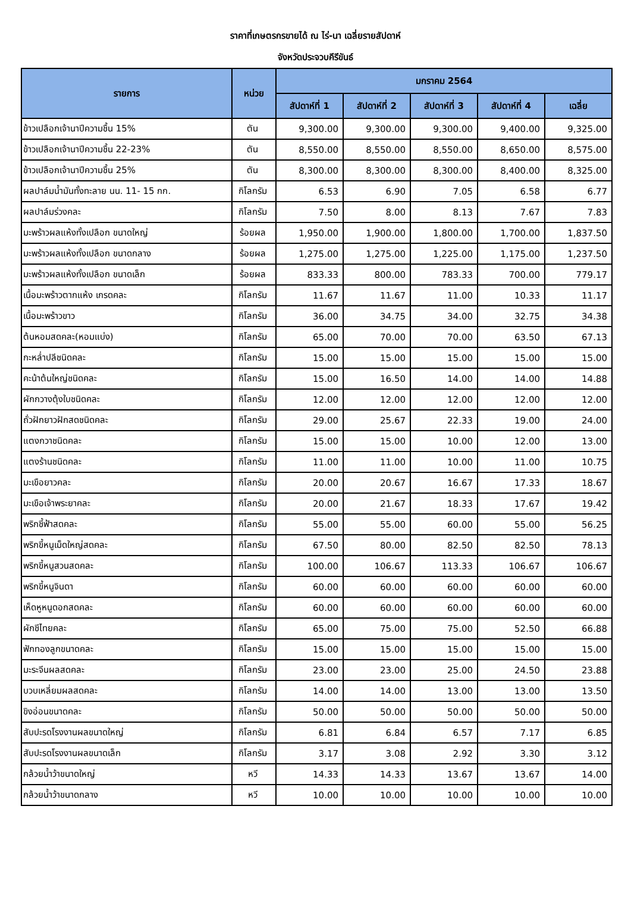ราคาที่เกษตรกรขายได้ ณ ไร่-นา เฉลี่ยรายสัปดาห์
จังหวัดประจวบคีรีขันธ์
| รายการ | หน่วย | มกราคม 2564 | | | | |
| --- | --- | --- | --- | --- | --- | --- |
| | | สัปดาห์ที่ 1 | สัปดาห์ที่ 2 | สัปดาห์ที่ 3 | สัปดาห์ที่ 4 | เฉลี่ย |
| ข้าวเปลือกเจ้านาปีความชื้น 15% | ตัน | 9,300.00 | 9,300.00 | 9,300.00 | 9,400.00 | 9,325.00 |
| ข้าวเปลือกเจ้านาปีความชื้น 22-23% | ตัน | 8,550.00 | 8,550.00 | 8,550.00 | 8,650.00 | 8,575.00 |
| ข้าวเปลือกเจ้านาปีความชื้น 25% | ตัน | 8,300.00 | 8,300.00 | 8,300.00 | 8,400.00 | 8,325.00 |
| ผลปาล์มน้ำมันทั้งทะลาย นน. 11- 15 กก. | กิโลกรัม | 6.53 | 6.90 | 7.05 | 6.58 | 6.77 |
| ผลปาล์มร่วงคละ | กิโลกรัม | 7.50 | 8.00 | 8.13 | 7.67 | 7.83 |
| มะพร้าวผลแห้งทั้งเปลือก ขนาดใหญ่ | ร้อยผล | 1,950.00 | 1,900.00 | 1,800.00 | 1,700.00 | 1,837.50 |
| มะพร้าวผลแห้งทั้งเปลือก ขนาดกลาง | ร้อยผล | 1,275.00 | 1,275.00 | 1,225.00 | 1,175.00 | 1,237.50 |
| มะพร้าวผลแห้งทั้งเปลือก ขนาดเล็ก | ร้อยผล | 833.33 | 800.00 | 783.33 | 700.00 | 779.17 |
| เนื้อมะพร้าวตากแห้ง เกรดคละ | กิโลกรัม | 11.67 | 11.67 | 11.00 | 10.33 | 11.17 |
| เนื้อมะพร้าวขาว | กิโลกรัม | 36.00 | 34.75 | 34.00 | 32.75 | 34.38 |
| ต้นหอมสดคละ(หอมแบ่ง) | กิโลกรัม | 65.00 | 70.00 | 70.00 | 63.50 | 67.13 |
| กะหล่ำปลีชนิดคละ | กิโลกรัม | 15.00 | 15.00 | 15.00 | 15.00 | 15.00 |
| คะน้าต้นใหญ่ชนิดคละ | กิโลกรัม | 15.00 | 16.50 | 14.00 | 14.00 | 14.88 |
| ผักกวางตุ้งใบชนิดคละ | กิโลกรัม | 12.00 | 12.00 | 12.00 | 12.00 | 12.00 |
| ถั่วฝักยาวฝักสดชนิดคละ | กิโลกรัม | 29.00 | 25.67 | 22.33 | 19.00 | 24.00 |
| แตงกวาชนิดคละ | กิโลกรัม | 15.00 | 15.00 | 10.00 | 12.00 | 13.00 |
| แตงร้านชนิดคละ | กิโลกรัม | 11.00 | 11.00 | 10.00 | 11.00 | 10.75 |
| มะเขือยาวคละ | กิโลกรัม | 20.00 | 20.67 | 16.67 | 17.33 | 18.67 |
| มะเขือเจ้าพระยาคละ | กิโลกรัม | 20.00 | 21.67 | 18.33 | 17.67 | 19.42 |
| พริกชี้ฟ้าสดคละ | กิโลกรัม | 55.00 | 55.00 | 60.00 | 55.00 | 56.25 |
| พริกขี้หนูเม็ดใหญ่สดคละ | กิโลกรัม | 67.50 | 80.00 | 82.50 | 82.50 | 78.13 |
| พริกขี้หนูสวนสดคละ | กิโลกรัม | 100.00 | 106.67 | 113.33 | 106.67 | 106.67 |
| พริกขี้หนูจินดา | กิโลกรัม | 60.00 | 60.00 | 60.00 | 60.00 | 60.00 |
| เห็ดหูหนูดอกสดคละ | กิโลกรัม | 60.00 | 60.00 | 60.00 | 60.00 | 60.00 |
| ผักชีไทยคละ | กิโลกรัม | 65.00 | 75.00 | 75.00 | 52.50 | 66.88 |
| ฟักทองลูกขนาดคละ | กิโลกรัม | 15.00 | 15.00 | 15.00 | 15.00 | 15.00 |
| มะระจีนผลสดคละ | กิโลกรัม | 23.00 | 23.00 | 25.00 | 24.50 | 23.88 |
| บวบเหลี่ยมผลสดคละ | กิโลกรัม | 14.00 | 14.00 | 13.00 | 13.00 | 13.50 |
| ขิงอ่อนขนาดคละ | กิโลกรัม | 50.00 | 50.00 | 50.00 | 50.00 | 50.00 |
| สับปะรดโรงงานผลขนาดใหญ่ | กิโลกรัม | 6.81 | 6.84 | 6.57 | 7.17 | 6.85 |
| สับปะรดโรงงานผลขนาดเล็ก | กิโลกรัม | 3.17 | 3.08 | 2.92 | 3.30 | 3.12 |
| กล้วยน้ำว้าขนาดใหญ่ | หวี | 14.33 | 14.33 | 13.67 | 13.67 | 14.00 |
| กล้วยน้ำว้าขนาดกลาง | หวี | 10.00 | 10.00 | 10.00 | 10.00 | 10.00 |